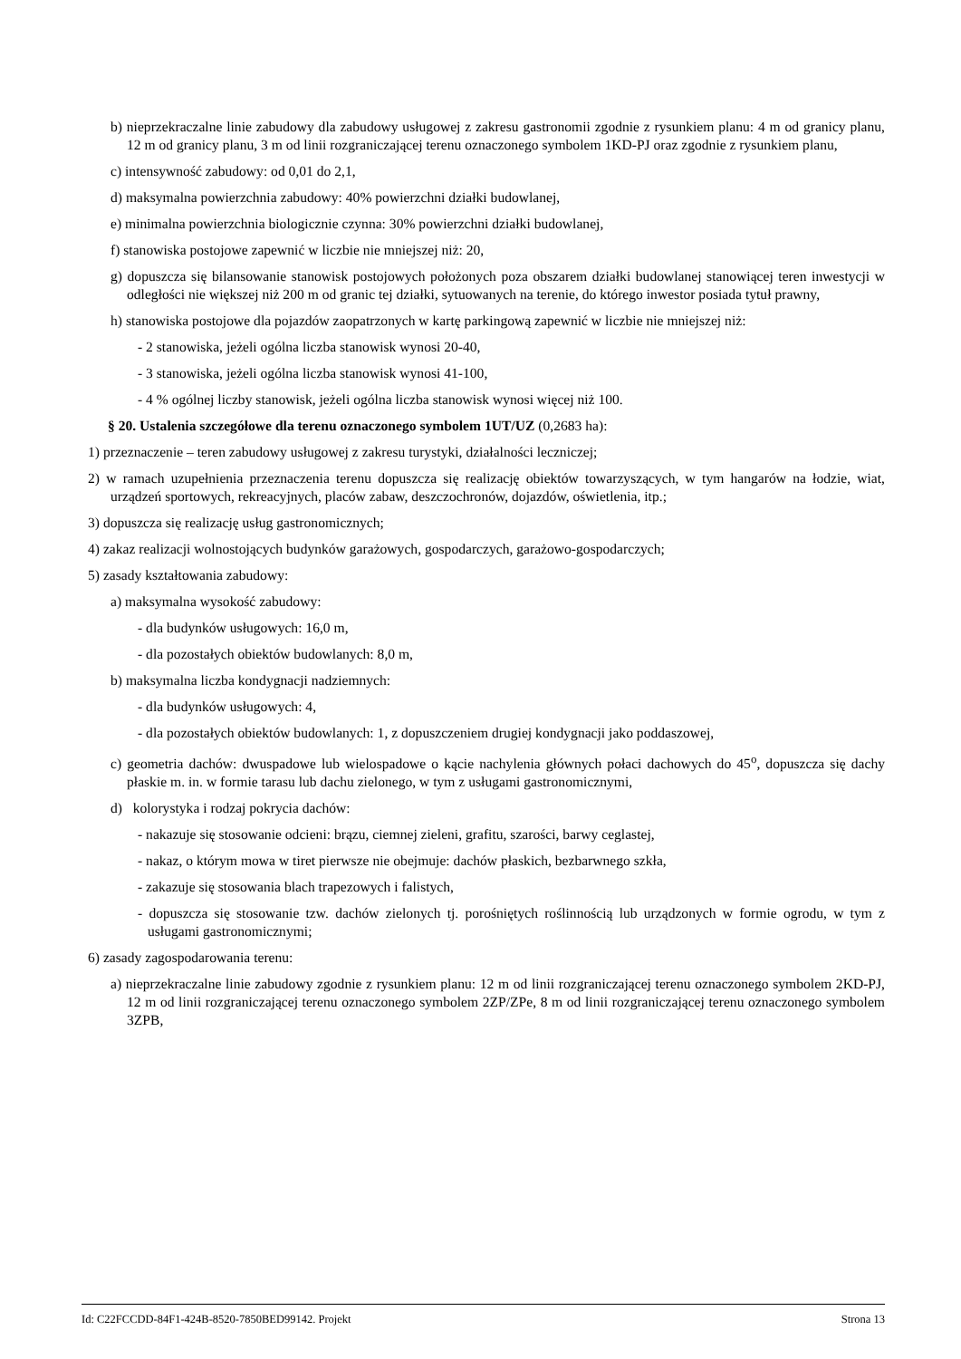b) nieprzekraczalne linie zabudowy dla zabudowy usługowej z zakresu gastronomii zgodnie z rysunkiem planu: 4 m od granicy planu, 12 m od granicy planu, 3 m od linii rozgraniczającej terenu oznaczonego symbolem 1KD-PJ oraz zgodnie z rysunkiem planu,
c) intensywność zabudowy: od 0,01 do 2,1,
d) maksymalna powierzchnia zabudowy: 40% powierzchni działki budowlanej,
e) minimalna powierzchnia biologicznie czynna: 30% powierzchni działki budowlanej,
f) stanowiska postojowe zapewnić w liczbie nie mniejszej niż: 20,
g) dopuszcza się bilansowanie stanowisk postojowych położonych poza obszarem działki budowlanej stanowiącej teren inwestycji w odległości nie większej niż 200 m od granic tej działki, sytuowanych na terenie, do którego inwestor posiada tytuł prawny,
h) stanowiska postojowe dla pojazdów zaopatrzonych w kartę parkingową zapewnić w liczbie nie mniejszej niż:
- 2 stanowiska, jeżeli ogólna liczba stanowisk wynosi 20-40,
- 3 stanowiska, jeżeli ogólna liczba stanowisk wynosi 41-100,
- 4 % ogólnej liczby stanowisk, jeżeli ogólna liczba stanowisk wynosi więcej niż 100.
§ 20. Ustalenia szczegółowe dla terenu oznaczonego symbolem 1UT/UZ (0,2683 ha):
1) przeznaczenie – teren zabudowy usługowej z zakresu turystyki, działalności leczniczej;
2) w ramach uzupełnienia przeznaczenia terenu dopuszcza się realizację obiektów towarzyszących, w tym hangarów na łodzie, wiat, urządzeń sportowych, rekreacyjnych, placów zabaw, deszczochronów, dojazdów, oświetlenia, itp.;
3) dopuszcza się realizację usług gastronomicznych;
4) zakaz realizacji wolnostojących budynków garażowych, gospodarczych, garażowo-gospodarczych;
5) zasady kształtowania zabudowy:
a) maksymalna wysokość zabudowy:
- dla budynków usługowych: 16,0 m,
- dla pozostałych obiektów budowlanych: 8,0 m,
b) maksymalna liczba kondygnacji nadziemnych:
- dla budynków usługowych: 4,
- dla pozostałych obiektów budowlanych: 1, z dopuszczeniem drugiej kondygnacji jako poddaszowej,
c) geometria dachów: dwuspadowe lub wielospadowe o kącie nachylenia głównych połaci dachowych do 45<sup>o</sup>, dopuszcza się dachy płaskie m. in. w formie tarasu lub dachu zielonego, w tym z usługami gastronomicznymi,
d) kolorystyka i rodzaj pokrycia dachów:
- nakazuje się stosowanie odcieni: brązu, ciemnej zieleni, grafitu, szarości, barwy ceglastej,
- nakaz, o którym mowa w tiret pierwsze nie obejmuje: dachów płaskich, bezbarwnego szkła,
- zakazuje się stosowania blach trapezowych i falistych,
- dopuszcza się stosowanie tzw. dachów zielonych tj. porośniętych roślinnością lub urządzonych w formie ogrodu, w tym z usługami gastronomicznymi;
6) zasady zagospodarowania terenu:
a) nieprzekraczalne linie zabudowy zgodnie z rysunkiem planu: 12 m od linii rozgraniczającej terenu oznaczonego symbolem 2KD-PJ, 12 m od linii rozgraniczającej terenu oznaczonego symbolem 2ZP/ZPe, 8 m od linii rozgraniczającej terenu oznaczonego symbolem 3ZPB,
Id: C22FCCDD-84F1-424B-8520-7850BED99142. Projekt Strona 13